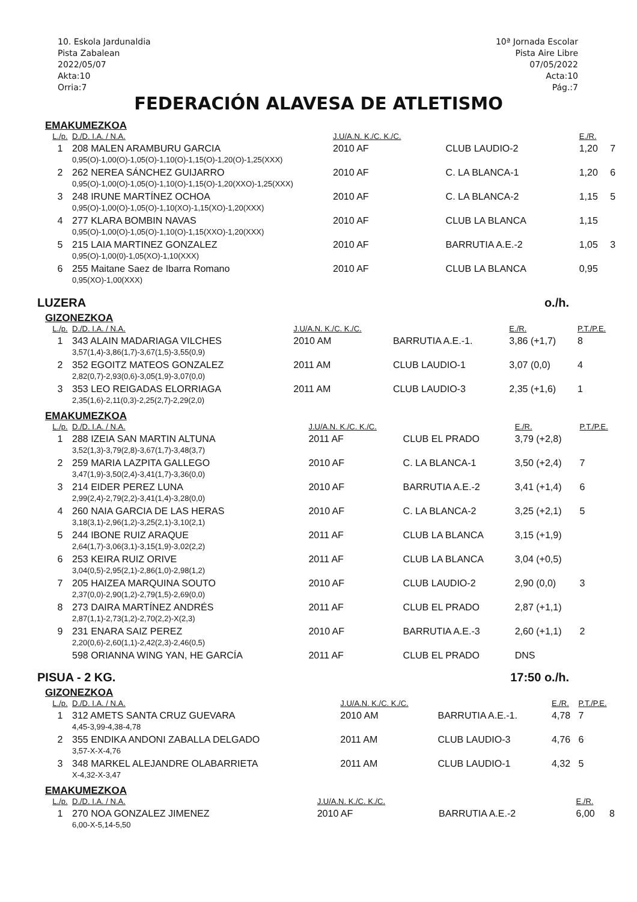10. Eskola Jardunaldia
Pista Zabalean
2022/05/07
Akta:10
Orria:7
10ª Jornada Escolar
Pista Aire Libre
07/05/2022
Acta:10
Pág.:7
FEDERACIÓN ALAVESA DE ATLETISMO
EMAKUMEZKOA
| L./p. | D./D. I.A. / N.A. | J.U/A.N. K./C. K./C. | | E./R. | |
| --- | --- | --- | --- | --- | --- |
| 1 | 208 MALEN ARAMBURU GARCIA | 2010 AF | CLUB LAUDIO-2 | 1,20 | 7 |
| | 0,95(O)-1,00(O)-1,05(O)-1,10(O)-1,15(O)-1,20(O)-1,25(XXX) | | | | |
| 2 | 262 NEREA SÁNCHEZ GUIJARRO | 2010 AF | C. LA BLANCA-1 | 1,20 | 6 |
| | 0,95(O)-1,00(O)-1,05(O)-1,10(O)-1,15(O)-1,20(XXO)-1,25(XXX) | | | | |
| 3 | 248 IRUNE MARTÍNEZ OCHOA | 2010 AF | C. LA BLANCA-2 | 1,15 | 5 |
| | 0,95(O)-1,00(O)-1,05(O)-1,10(XO)-1,15(XO)-1,20(XXX) | | | | |
| 4 | 277 KLARA BOMBIN NAVAS | 2010 AF | CLUB LA BLANCA | 1,15 | |
| | 0,95(O)-1,00(O)-1,05(O)-1,10(O)-1,15(XXO)-1,20(XXX) | | | | |
| 5 | 215 LAIA MARTINEZ GONZALEZ | 2010 AF | BARRUTIA A.E.-2 | 1,05 | 3 |
| | 0,95(O)-1,00(0)-1,05(XO)-1,10(XXX) | | | | |
| 6 | 255 Maitane Saez de Ibarra Romano | 2010 AF | CLUB LA BLANCA | 0,95 | |
| | 0,95(XO)-1,00(XXX) | | | | |
LUZERA o./h.
GIZONEZKOA
| L./p. | D./D. I.A. / N.A. | J.U/A.N. K./C. K./C. | | E./R. | P.T./P.E. |
| --- | --- | --- | --- | --- | --- |
| 1 | 343 ALAIN MADARIAGA VILCHES | 2010 AM | BARRUTIA A.E.-1. | 3,86 (+1,7) | 8 |
| | 3,57(1,4)-3,86(1,7)-3,67(1,5)-3,55(0,9) | | | | |
| 2 | 352 EGOITZ MATEOS GONZALEZ | 2011 AM | CLUB LAUDIO-1 | 3,07 (0,0) | 4 |
| | 2,82(0,7)-2,93(0,6)-3,05(1,9)-3,07(0,0) | | | | |
| 3 | 353 LEO REIGADAS ELORRIAGA | 2011 AM | CLUB LAUDIO-3 | 2,35 (+1,6) | 1 |
| | 2,35(1,6)-2,11(0,3)-2,25(2,7)-2,29(2,0) | | | | |
EMAKUMEZKOA
| L./p. | D./D. I.A. / N.A. | J.U/A.N. K./C. K./C. | | E./R. | P.T./P.E. |
| --- | --- | --- | --- | --- | --- |
| 1 | 288 IZEIA SAN MARTIN ALTUNA | 2011 AF | CLUB EL PRADO | 3,79 (+2,8) | |
| | 3,52(1,3)-3,79(2,8)-3,67(1,7)-3,48(3,7) | | | | |
| 2 | 259 MARIA LAZPITA GALLEGO | 2010 AF | C. LA BLANCA-1 | 3,50 (+2,4) | 7 |
| | 3,47(1,9)-3,50(2,4)-3,41(1,7)-3,36(0,0) | | | | |
| 3 | 214 EIDER PEREZ LUNA | 2010 AF | BARRUTIA A.E.-2 | 3,41 (+1,4) | 6 |
| | 2,99(2,4)-2,79(2,2)-3,41(1,4)-3,28(0,0) | | | | |
| 4 | 260 NAIA GARCIA DE LAS HERAS | 2010 AF | C. LA BLANCA-2 | 3,25 (+2,1) | 5 |
| | 3,18(3,1)-2,96(1,2)-3,25(2,1)-3,10(2,1) | | | | |
| 5 | 244 IBONE RUIZ ARAQUE | 2011 AF | CLUB LA BLANCA | 3,15 (+1,9) | |
| | 2,64(1,7)-3,06(3,1)-3,15(1,9)-3,02(2,2) | | | | |
| 6 | 253 KEIRA RUIZ ORIVE | 2011 AF | CLUB LA BLANCA | 3,04 (+0,5) | |
| | 3,04(0,5)-2,95(2,1)-2,86(1,0)-2,98(1,2) | | | | |
| 7 | 205 HAIZEA MARQUINA SOUTO | 2010 AF | CLUB LAUDIO-2 | 2,90 (0,0) | 3 |
| | 2,37(0,0)-2,90(1,2)-2,79(1,5)-2,69(0,0) | | | | |
| 8 | 273 DAIRA MARTÍNEZ ANDRÉS | 2011 AF | CLUB EL PRADO | 2,87 (+1,1) | |
| | 2,87(1,1)-2,73(1,2)-2,70(2,2)-X(2,3) | | | | |
| 9 | 231 ENARA SAIZ PEREZ | 2010 AF | BARRUTIA A.E.-3 | 2,60 (+1,1) | 2 |
| | 2,20(0,6)-2,60(1,1)-2,42(2,3)-2,46(0,5) | | | | |
| | 598 ORIANNA WING YAN, HE GARCÍA | 2011 AF | CLUB EL PRADO | DNS | |
PISUA - 2 KG. 17:50 o./h.
GIZONEZKOA
| L./p. | D./D. I.A. / N.A. | J.U/A.N. K./C. K./C. | | E./R. | P.T./P.E. |
| --- | --- | --- | --- | --- | --- |
| 1 | 312 AMETS SANTA CRUZ GUEVARA | 2010 AM | BARRUTIA A.E.-1. | 4,78 | 7 |
| | 4,45-3,99-4,38-4,78 | | | | |
| 2 | 355 ENDIKA ANDONI ZABALLA DELGADO | 2011 AM | CLUB LAUDIO-3 | 4,76 | 6 |
| | 3,57-X-X-4,76 | | | | |
| 3 | 348 MARKEL ALEJANDRE OLABARRIETA | 2011 AM | CLUB LAUDIO-1 | 4,32 | 5 |
| | X-4,32-X-3,47 | | | | |
EMAKUMEZKOA
| L./p. | D./D. I.A. / N.A. | J.U/A.N. K./C. K./C. | | E./R. | |
| --- | --- | --- | --- | --- | --- |
| 1 | 270 NOA GONZALEZ JIMENEZ | 2010 AF | BARRUTIA A.E.-2 | 6,00 | 8 |
| | 6,00-X-5,14-5,50 | | | | |